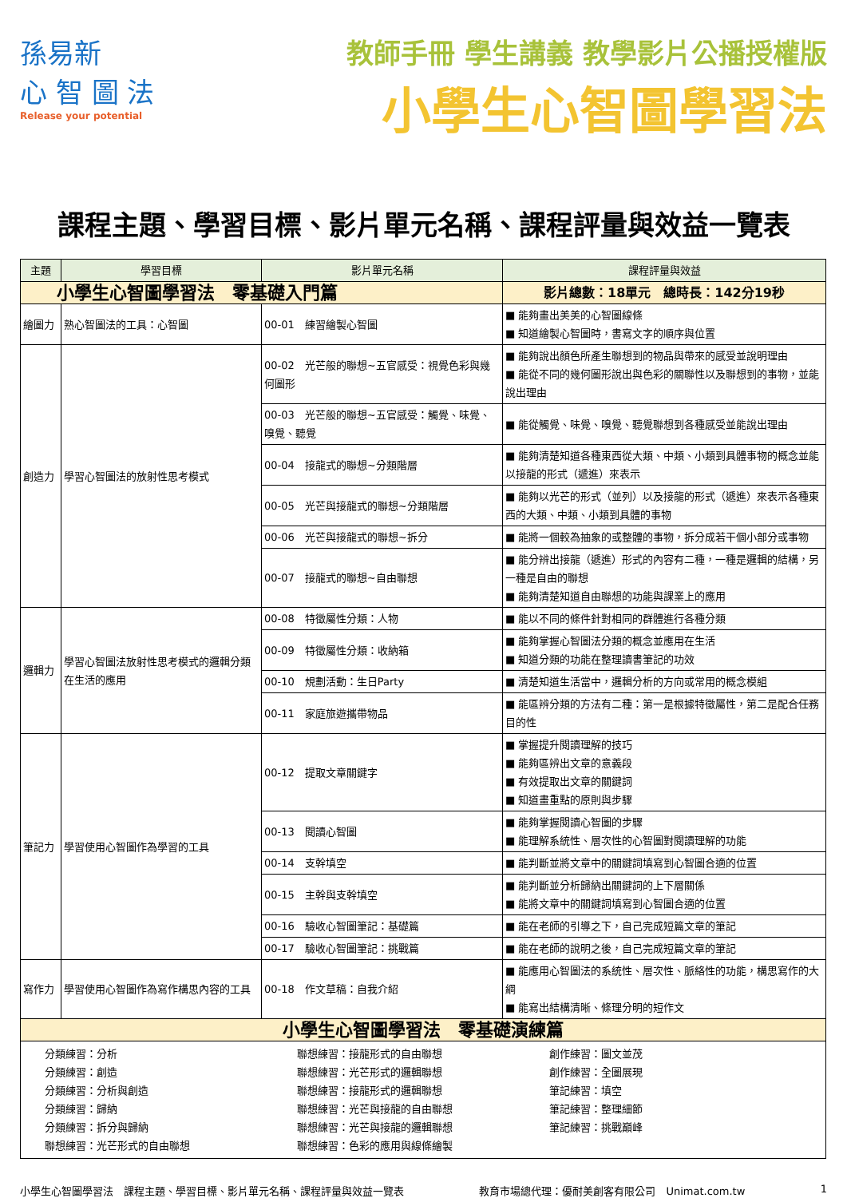孫易新
心 智 圖 法
Release your potential
教師手冊 學生講義 教學影片公播授權版
小學生心智圖學習法
課程主題、學習目標、影片單元名稱、課程評量與效益一覽表
| 主題 | 學習目標 | 影片單元名稱 | 課程評量與效益 |
| --- | --- | --- | --- |
| 小學生心智圖學習法 零基礎入門篇 | | | 影片總數：18單元 總時長：142分19秒 |
| 繪圖力 | 熟心智圖法的工具：心智圖 | 00-01 練習繪製心智圖 | ■ 能夠畫出美美的心智圖線條 ■ 知道繪製心智圖時，書寫文字的順序與位置 |
| 創造力 | 學習心智圖法的放射性思考模式 | 00-02 光芒般的聯想~五官感受：視覺色彩與幾何圖形 | ■ 能夠說出顏色所產生聯想到的物品與帶來的感受並說明理由 ■ 能從不同的幾何圖形說出與色彩的關聯性以及聯想到的事物，並能說出理由 |
| | | 00-03 光芒般的聯想~五官感受：觸覺、味覺、嗅覺、聽覺 | ■ 能從觸覺、味覺、嗅覺、聽覺聯想到各種感受並能說出理由 |
| | | 00-04 接龍式的聯想~分類階層 | ■ 能夠清楚知道各種東西從大類、中類、小類到具體事物的概念並能以接龍的形式（遞進）來表示 |
| | | 00-05 光芒與接龍式的聯想~分類階層 | ■ 能夠以光芒的形式（並列）以及接龍的形式（遞進）來表示各種東西的大類、中類、小類到具體的事物 |
| | | 00-06 光芒與接龍式的聯想~拆分 | ■ 能將一個較為抽象的或整體的事物，拆分成若干個小部分或事物 |
| | | 00-07 接龍式的聯想~自由聯想 | ■ 能分辨出接龍（遞進）形式的內容有二種，一種是邏輯的結構，另一種是自由的聯想 ■ 能夠清楚知道自由聯想的功能與課業上的應用 |
| 邏輯力 | 學習心智圖法放射性思考模式的邏輯分類在生活的應用 | 00-08 特徵屬性分類：人物 | ■ 能以不同的條件針對相同的群體進行各種分類 |
| | | 00-09 特徵屬性分類：收納箱 | ■ 能夠掌握心智圖法分類的概念並應用在生活 ■ 知道分類的功能在整理讀書筆記的功效 |
| | | 00-10 規劃活動：生日Party | ■ 清楚知道生活當中，邏輯分析的方向或常用的概念模組 |
| | | 00-11 家庭旅遊攜帶物品 | ■ 能區辨分類的方法有二種：第一是根據特徵屬性，第二是配合任務目的性 |
| 筆記力 | 學習使用心智圖作為學習的工具 | 00-12 提取文章關鍵字 | ■ 掌握提升閱讀理解的技巧 ■ 能夠區辨出文章的意義段 ■ 有效提取出文章的關鍵詞 ■ 知道畫重點的原則與步驟 |
| | | 00-13 閱讀心智圖 | ■ 能夠掌握閱讀心智圖的步驟 ■ 能理解系統性、層次性的心智圖對閱讀理解的功能 |
| | | 00-14 支幹填空 | ■ 能判斷並將文章中的關鍵詞填寫到心智圖合適的位置 |
| | | 00-15 主幹與支幹填空 | ■ 能判斷並分析歸納出關鍵詞的上下層關係 ■ 能將文章中的關鍵詞填寫到心智圖合適的位置 |
| | | 00-16 驗收心智圖筆記：基礎篇 | ■ 能在老師的引導之下，自己完成短篇文章的筆記 |
| | | 00-17 驗收心智圖筆記：挑戰篇 | ■ 能在老師的說明之後，自己完成短篇文章的筆記 |
| 寫作力 | 學習使用心智圖作為寫作構思內容的工具 | 00-18 作文草稿：自我介紹 | ■ 能應用心智圖法的系統性、層次性、脈絡性的功能，構思寫作的大綱 ■ 能寫出結構清晰、條理分明的短作文 |
| 小學生心智圖學習法 零基礎演練篇 | | | |
| 分類練習：分析 分類練習：創造 分類練習：分析與創造 分類練習：歸納 分類練習：拆分與歸納 聯想練習：光芒形式的自由聯想 聯想練習：接龍形式的自由聯想 聯想練習：光芒形式的邏輯聯想 聯想練習：接龍形式的邏輯聯想 聯想練習：光芒與接龍的自由聯想 聯想練習：光芒與接龍的邏輯聯想 聯想練習：色彩的應用與線條繪製 創作練習：圖文並茂 創作練習：全圖展現 筆記練習：填空 筆記練習：整理細節 筆記練習：挑戰巔峰 | | | |
小學生心智圖學習法　課程主題、學習目標、影片單元名稱、課程評量與效益一覽表 教育市場總代理：優耐美創客有限公司　Unimat.com.tw 1